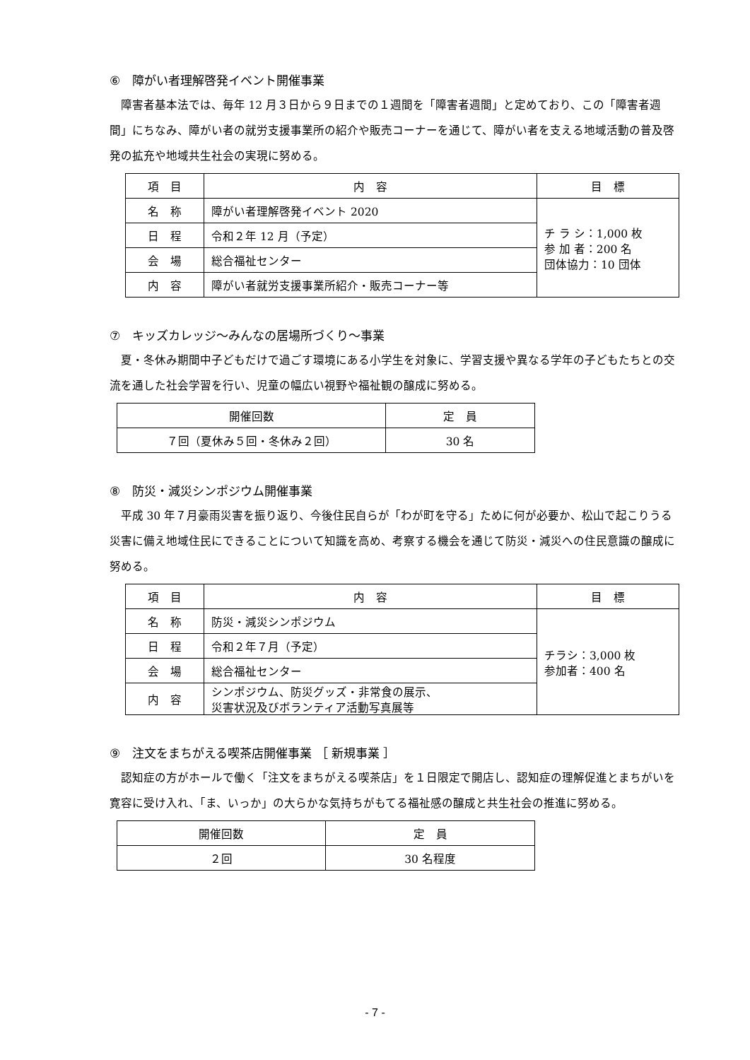⑥　障がい者理解啓発イベント開催事業
障害者基本法では、毎年 12 月３日から９日までの１週間を「障害者週間」と定めており、この「障害者週間」にちなみ、障がい者の就労支援事業所の紹介や販売コーナーを通じて、障がい者を支える地域活動の普及啓発の拡充や地域共生社会の実現に努める。
| 項 目 | 内 容 | 目 標 |
| --- | --- | --- |
| 名 称 | 障がい者理解啓発イベント 2020 | チ ラ シ：1,000 枚 参 加 者：200 名 団体協力：10 団体 |
| 日 程 | 令和２年 12 月（予定） | |
| 会 場 | 総合福祉センター | |
| 内 容 | 障がい者就労支援事業所紹介・販売コーナー等 | |
⑦　キッズカレッジ～みんなの居場所づくり～事業
夏・冬休み期間中子どもだけで過ごす環境にある小学生を対象に、学習支援や異なる学年の子どもたちとの交流を通した社会学習を行い、児童の幅広い視野や福祉観の醸成に努める。
| 開催回数 | 定 員 |
| --- | --- |
| ７回（夏休み５回・冬休み２回） | 30 名 |
⑧　防災・減災シンポジウム開催事業
平成 30 年７月豪雨災害を振り返り、今後住民自らが「わが町を守る」ために何が必要か、松山で起こりうる災害に備え地域住民にできることについて知識を高め、考察する機会を通じて防災・減災への住民意識の醸成に努める。
| 項 目 | 内 容 | 目 標 |
| --- | --- | --- |
| 名 称 | 防災・減災シンポジウム | チラシ：3,000 枚 参加者：400 名 |
| 日 程 | 令和２年７月（予定） | |
| 会 場 | 総合福祉センター | |
| 内 容 | シンポジウム、防災グッズ・非常食の展示、 災害状況及びボランティア活動写真展等 | |
⑨　注文をまちがえる喫茶店開催事業 ［ 新規事業 ］
認知症の方がホールで働く「注文をまちがえる喫茶店」を１日限定で開店し、認知症の理解促進とまちがいを寛容に受け入れ、「ま、いっか」の大らかな気持ちがもてる福祉感の醸成と共生社会の推進に努める。
| 開催回数 | 定 員 |
| --- | --- |
| ２回 | 30 名程度 |
- 7 -